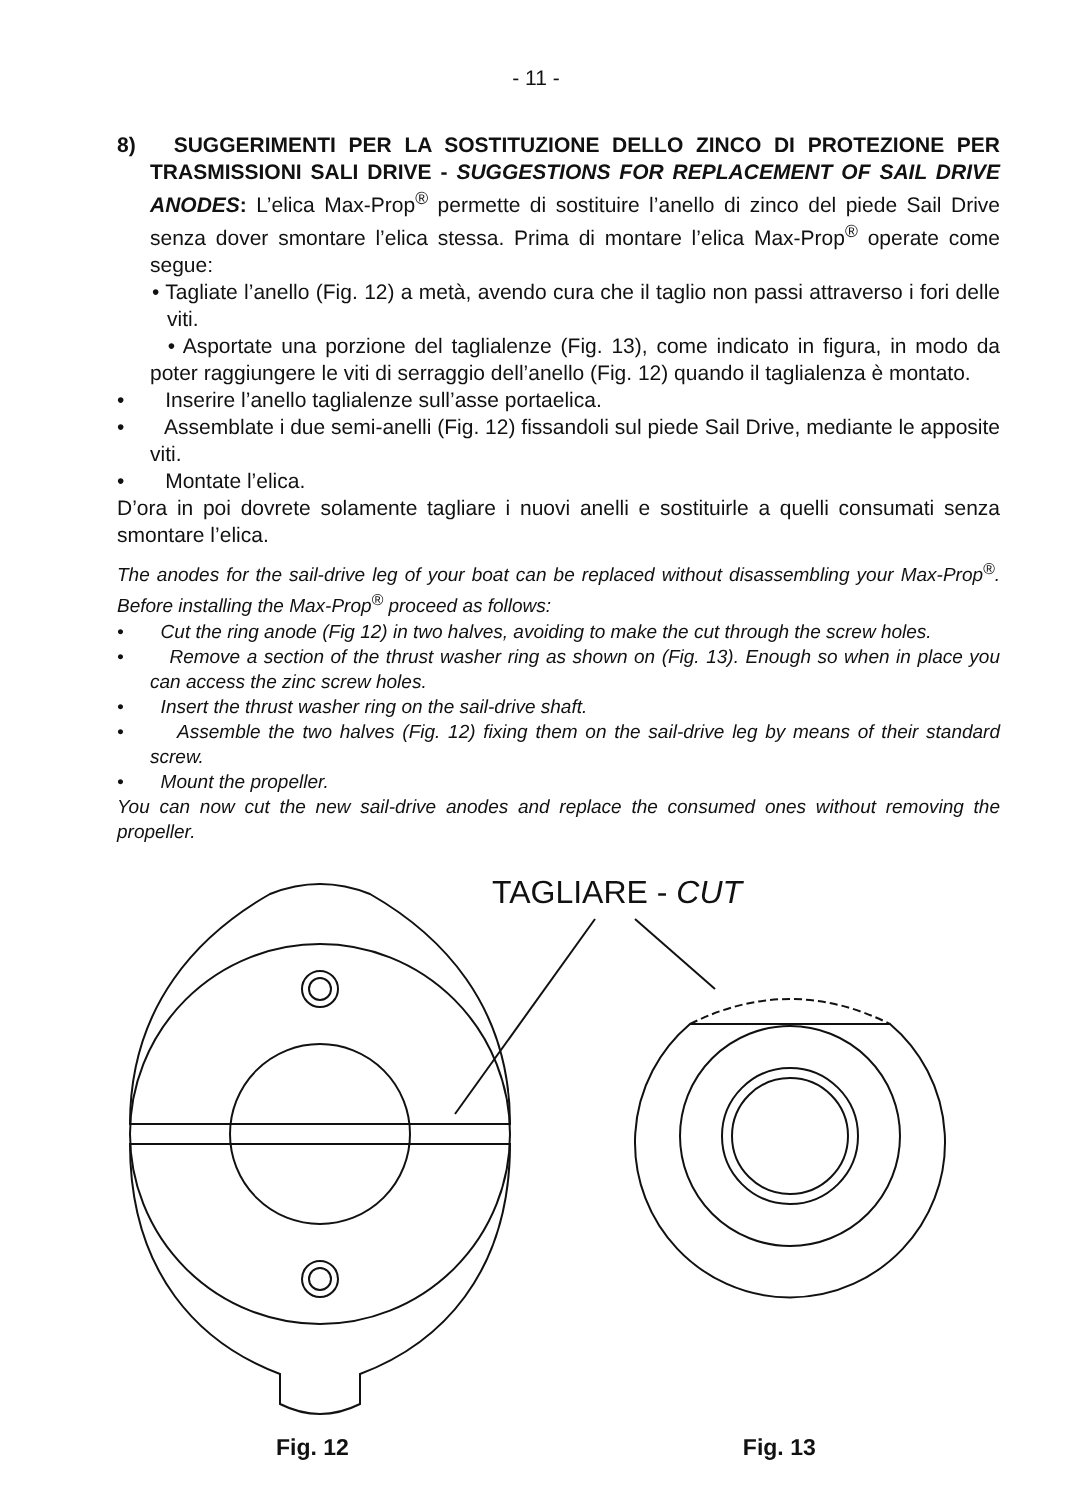- 11 -
8) SUGGERIMENTI PER LA SOSTITUZIONE DELLO ZINCO DI PROTEZIONE PER TRASMISSIONI SALI DRIVE - SUGGESTIONS FOR REPLACEMENT OF SAIL DRIVE ANODES: L’elica Max-Prop<sup>®</sup> permette di sostituire l’anello di zinco del piede Sail Drive senza dover smontare l’elica stessa. Prima di montare l’elica Max-Prop<sup>®</sup> operate come segue:
• Tagliate l’anello (Fig. 12) a metà, avendo cura che il taglio non passi attraverso i fori delle viti.
• Asportate una porzione del taglialenze (Fig. 13), come indicato in figura, in modo da poter raggiungere le viti di serraggio dell’anello (Fig. 12) quando il taglialenza è montato.
• Inserire l’anello taglialenze sull’asse portaelica.
• Assemblate i due semi-anelli (Fig. 12) fissandoli sul piede Sail Drive, mediante le apposite viti.
• Montate l’elica.
D’ora in poi dovrete solamente tagliare i nuovi anelli e sostituirle a quelli consumati senza smontare l’elica.
The anodes for the sail-drive leg of your boat can be replaced without disassembling your Max-Prop<sup>®</sup>. Before installing the Max-Prop<sup>®</sup> proceed as follows:
• Cut the ring anode (Fig 12) in two halves, avoiding to make the cut through the screw holes.
• Remove a section of the thrust washer ring as shown on (Fig. 13). Enough so when in place you can access the zinc screw holes.
• Insert the thrust washer ring on the sail-drive shaft.
• Assemble the two halves (Fig. 12) fixing them on the sail-drive leg by means of their standard screw.
• Mount the propeller.
You can now cut the new sail-drive anodes and replace the consumed ones without removing the propeller.
TAGLIARE - CUT
Fig. 12 Fig. 13